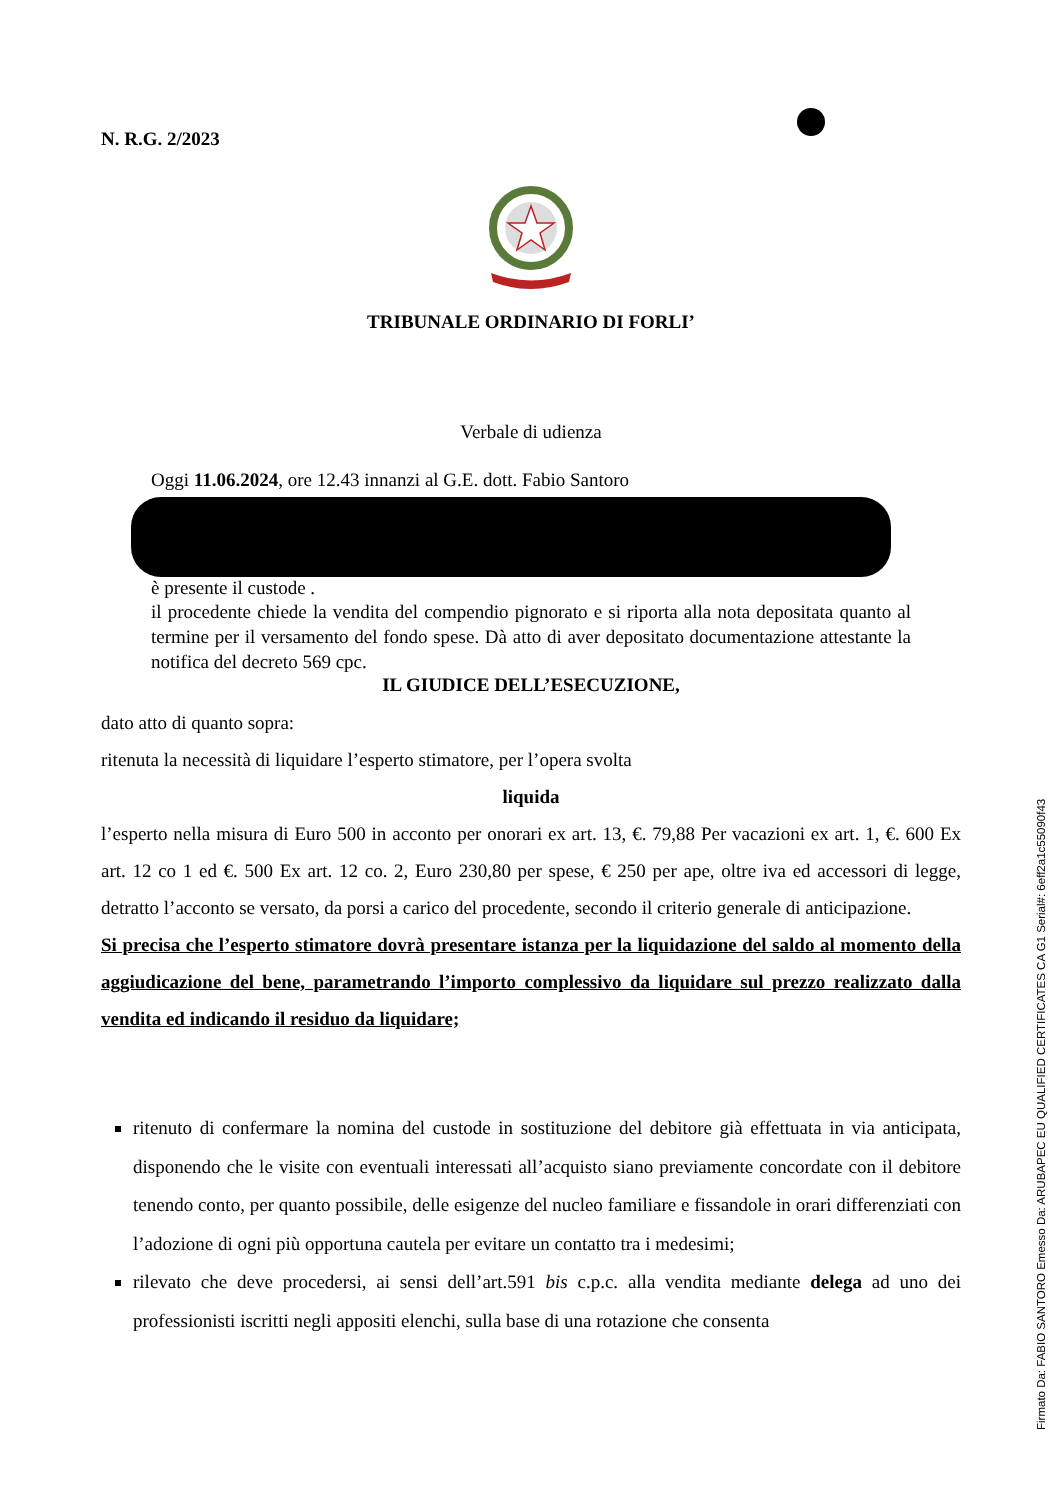N. R.G. 2/2023
TRIBUNALE ORDINARIO DI FORLI’
Verbale di udienza
Oggi 11.06.2024, ore 12.43 innanzi al G.E. dott. Fabio Santoro
è presente il custode .
il procedente chiede la vendita del compendio pignorato e si riporta alla nota depositata quanto al termine per il versamento del fondo spese. Dà atto di aver depositato documentazione attestante la notifica del decreto 569 cpc.
IL GIUDICE DELL’ESECUZIONE,
dato atto di quanto sopra:
ritenuta la necessità di liquidare l’esperto stimatore, per l’opera svolta
liquida
l’esperto nella misura di Euro 500 in acconto per onorari ex art. 13, €. 79,88 Per vacazioni ex art. 1, €. 600 Ex art. 12 co 1 ed €. 500 Ex art. 12 co. 2, Euro 230,80 per spese, € 250 per ape, oltre iva ed accessori di legge, detratto l’acconto se versato, da porsi a carico del procedente, secondo il criterio generale di anticipazione.
Si precisa che l’esperto stimatore dovrà presentare istanza per la liquidazione del saldo al momento della aggiudicazione del bene, parametrando l’importo complessivo da liquidare sul prezzo realizzato dalla vendita ed indicando il residuo da liquidare;
ritenuto di confermare la nomina del custode in sostituzione del debitore già effettuata in via anticipata, disponendo che le visite con eventuali interessati all’acquisto siano previamente concordate con il debitore tenendo conto, per quanto possibile, delle esigenze del nucleo familiare e fissandole in orari differenziati con l’adozione di ogni più opportuna cautela per evitare un contatto tra i medesimi;
rilevato che deve procedersi, ai sensi dell’art.591 bis c.p.c. alla vendita mediante delega ad uno dei professionisti iscritti negli appositi elenchi, sulla base di una rotazione che consenta
Firmato Da: FABIO SANTORO Emesso Da: ARUBAPEC EU QUALIFIED CERTIFICATES CA G1 Serial#: 6eff2a1c55090f43